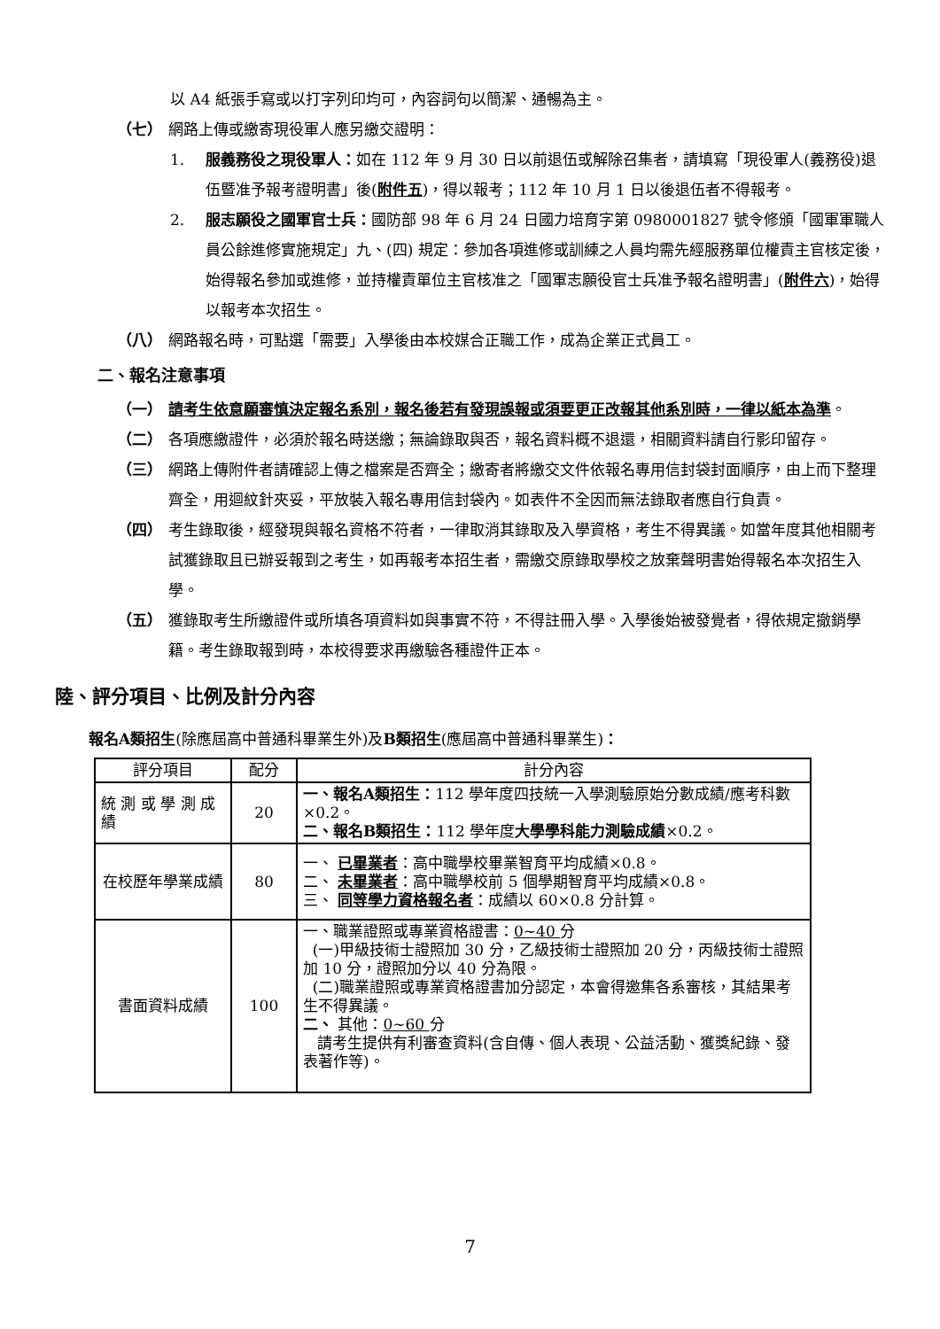以 A4 紙張手寫或以打字列印均可，內容詞句以簡潔、通暢為主。
（七） 網路上傳或繳寄現役軍人應另繳交證明：
1. 服義務役之現役軍人：如在 112 年 9 月 30 日以前退伍或解除召集者，請填寫「現役軍人(義務役)退伍暨准予報考證明書」後(附件五)，得以報考；112 年 10 月 1 日以後退伍者不得報考。
2. 服志願役之國軍官士兵：國防部 98 年 6 月 24 日國力培育字第 0980001827 號令修頒「國軍軍職人員公餘進修實施規定」九、(四) 規定：參加各項進修或訓練之人員均需先經服務單位權責主官核定後，始得報名參加或進修，並持權責單位主官核准之「國軍志願役官士兵准予報名證明書」(附件六)，始得以報考本次招生。
（八） 網路報名時，可點選「需要」入學後由本校媒合正職工作，成為企業正式員工。
二、報名注意事項
（一） 請考生依意願審慎決定報名系別，報名後若有發現誤報或須要更正改報其他系別時，一律以紙本為準。
（二） 各項應繳證件，必須於報名時送繳；無論錄取與否，報名資料概不退還，相關資料請自行影印留存。
（三） 網路上傳附件者請確認上傳之檔案是否齊全；繳寄者將繳交文件依報名專用信封袋封面順序，由上而下整理齊全，用迴紋針夾妥，平放裝入報名專用信封袋內。如表件不全因而無法錄取者應自行負責。
（四） 考生錄取後，經發現與報名資格不符者，一律取消其錄取及入學資格，考生不得異議。如當年度其他相關考試獲錄取且已辦妥報到之考生，如再報考本招生者，需繳交原錄取學校之放棄聲明書始得報名本次招生入學。
（五） 獲錄取考生所繳證件或所填各項資料如與事實不符，不得註冊入學。入學後始被發覺者，得依規定撤銷學籍。考生錄取報到時，本校得要求再繳驗各種證件正本。
陸、評分項目、比例及計分內容
報名A類招生(除應屆高中普通科畢業生外)及B類招生(應屆高中普通科畢業生)：
| 評分項目 | 配分 | 計分內容 |
| --- | --- | --- |
| 統 測 或 學 測 成 績 | 20 | 一、報名A類招生： 112 學年度四技統一入學測驗原始分數成績/應考科數×0.2。 二、報名B類招生： 112 學年度 大學學科能力測驗成績 ×0.2。 |
| 在校歷年學業成績 | 80 | 一、 已畢業者 ：高中職學校畢業智育平均成績×0.8。 二、 未畢業者 ：高中職學校前 5 個學期智育平均成績×0.8。 三、 同等學力資格報名者 ：成績以 60×0.8 分計算。 |
| 書面資料成績 | 100 | 一、職業證照或專業資格證書： 0~40 分 (一)甲級技術士證照加 30 分，乙級技術士證照加 20 分，丙級技術士證照加 10 分，證照加分以 40 分為限。 (二)職業證照或專業資格證書加分認定，本會得邀集各系審核，其結果考生不得異議。 二、 其他： 0~60 分 請考生提供有利審查資料(含自傳、個人表現、公益活動、獲獎紀錄、發表著作等)。 |
7